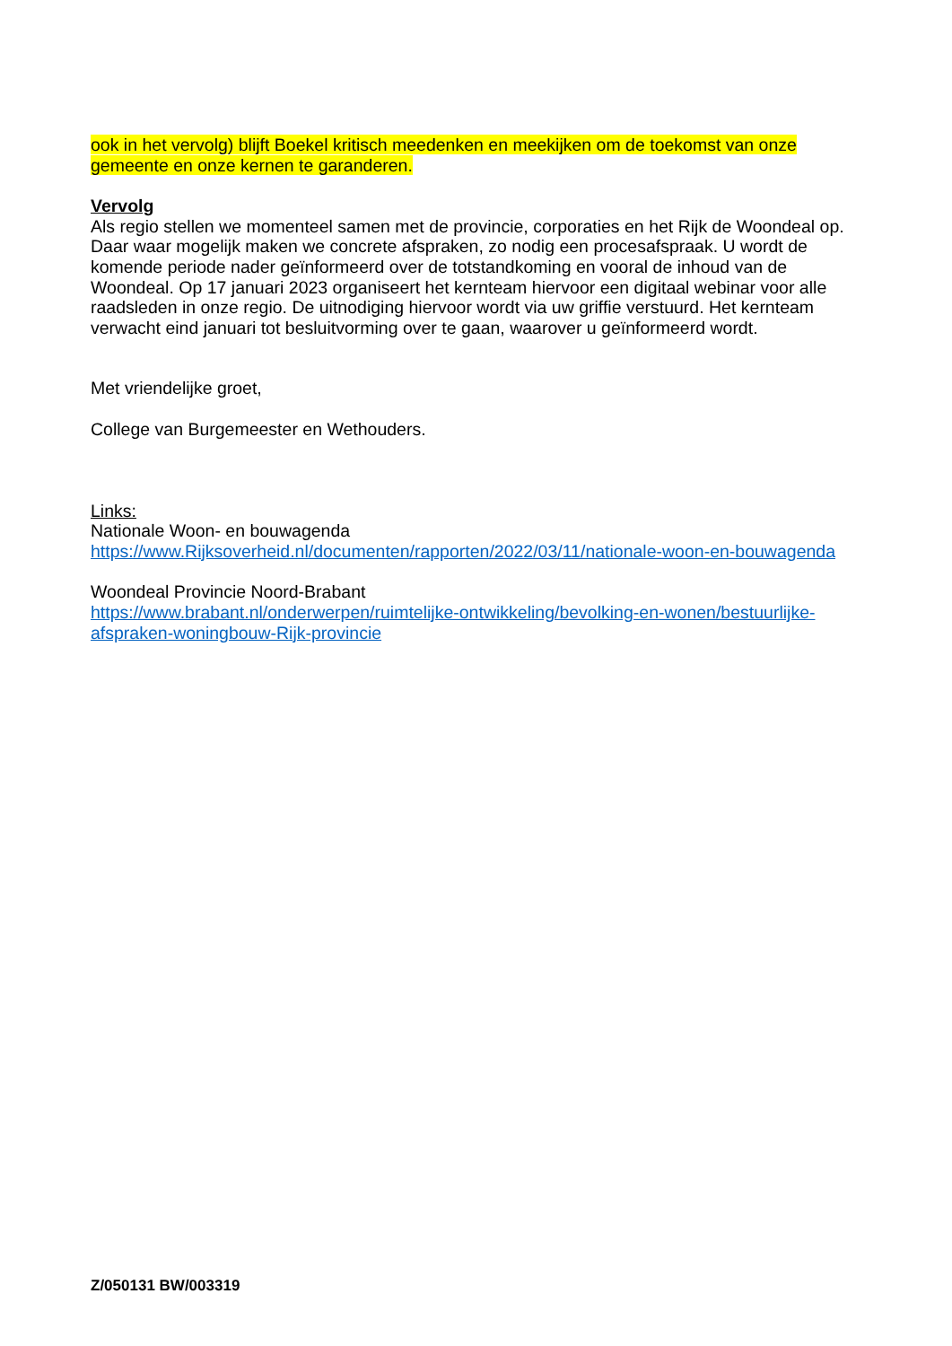ook in het vervolg) blijft Boekel kritisch meedenken en meekijken om de toekomst van onze gemeente en onze kernen te garanderen.
Vervolg
Als regio stellen we momenteel samen met de provincie, corporaties en het Rijk de Woondeal op. Daar waar mogelijk maken we concrete afspraken, zo nodig een procesafspraak. U wordt de komende periode nader geïnformeerd over de totstandkoming en vooral de inhoud van de Woondeal. Op 17 januari 2023 organiseert het kernteam hiervoor een digitaal webinar voor alle raadsleden in onze regio. De uitnodiging hiervoor wordt via uw griffie verstuurd. Het kernteam verwacht eind januari tot besluitvorming over te gaan, waarover u geïnformeerd wordt.
Met vriendelijke groet,
College van Burgemeester en Wethouders.
Links:
Nationale Woon- en bouwagenda
https://www.Rijksoverheid.nl/documenten/rapporten/2022/03/11/nationale-woon-en-bouwagenda
Woondeal Provincie Noord-Brabant
https://www.brabant.nl/onderwerpen/ruimtelijke-ontwikkeling/bevolking-en-wonen/bestuurlijke-afspraken-woningbouw-Rijk-provincie
Z/050131 BW/003319